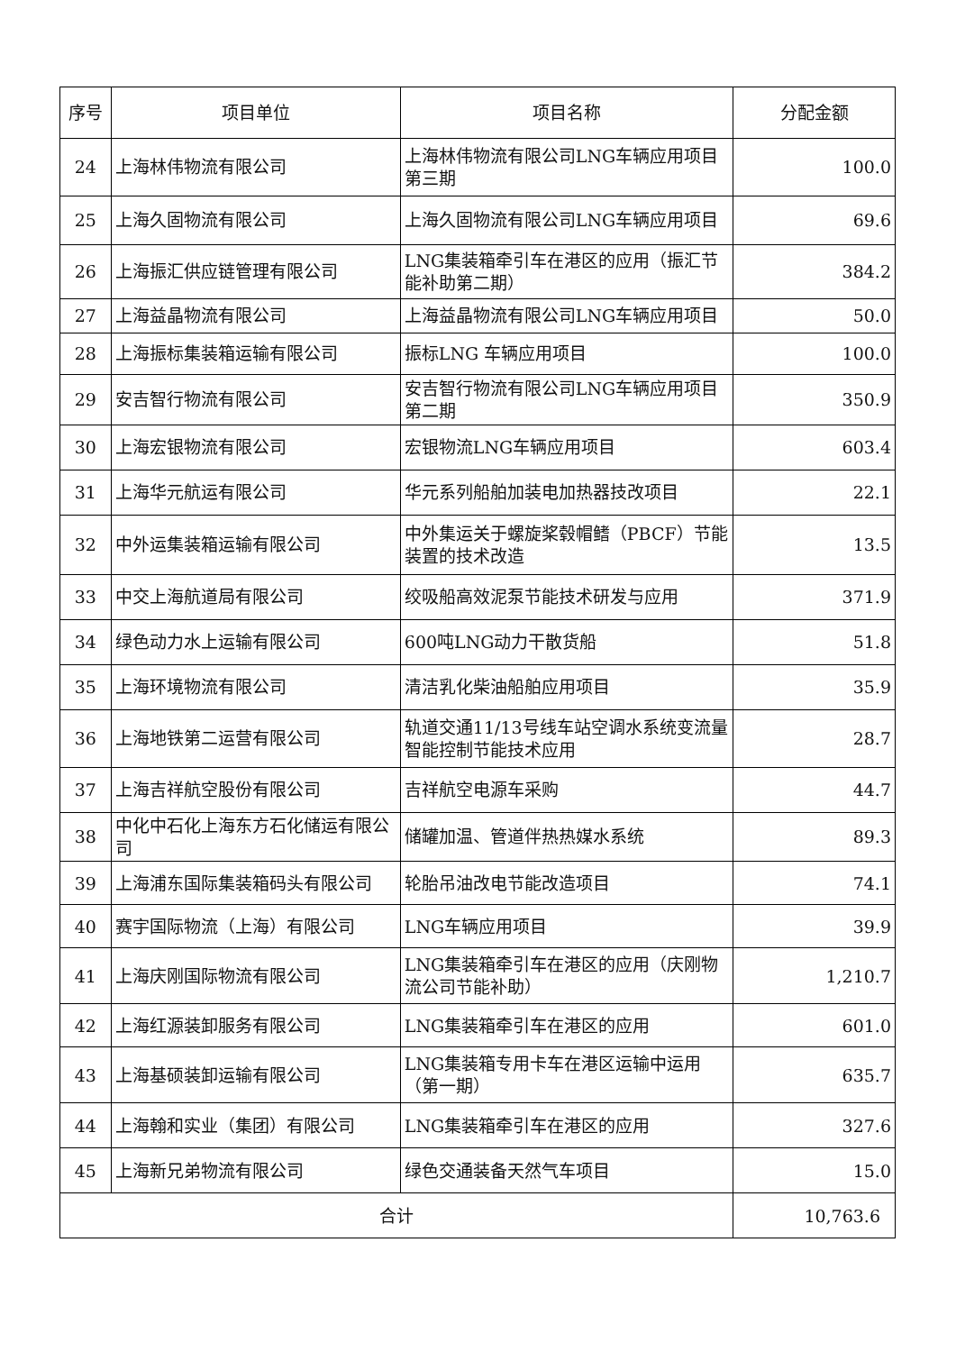| 序号 | 项目单位 | 项目名称 | 分配金额 |
| --- | --- | --- | --- |
| 24 | 上海林伟物流有限公司 | 上海林伟物流有限公司LNG车辆应用项目第三期 | 100.0 |
| 25 | 上海久固物流有限公司 | 上海久固物流有限公司LNG车辆应用项目 | 69.6 |
| 26 | 上海振汇供应链管理有限公司 | LNG集装箱牵引车在港区的应用（振汇节能补助第二期） | 384.2 |
| 27 | 上海益晶物流有限公司 | 上海益晶物流有限公司LNG车辆应用项目 | 50.0 |
| 28 | 上海振标集装箱运输有限公司 | 振标LNG 车辆应用项目 | 100.0 |
| 29 | 安吉智行物流有限公司 | 安吉智行物流有限公司LNG车辆应用项目第二期 | 350.9 |
| 30 | 上海宏银物流有限公司 | 宏银物流LNG车辆应用项目 | 603.4 |
| 31 | 上海华元航运有限公司 | 华元系列船舶加装电加热器技改项目 | 22.1 |
| 32 | 中外运集装箱运输有限公司 | 中外集运关于螺旋桨毂帽鳍（PBCF）节能装置的技术改造 | 13.5 |
| 33 | 中交上海航道局有限公司 | 绞吸船高效泥泵节能技术研发与应用 | 371.9 |
| 34 | 绿色动力水上运输有限公司 | 600吨LNG动力干散货船 | 51.8 |
| 35 | 上海环境物流有限公司 | 清洁乳化柴油船舶应用项目 | 35.9 |
| 36 | 上海地铁第二运营有限公司 | 轨道交通11/13号线车站空调水系统变流量智能控制节能技术应用 | 28.7 |
| 37 | 上海吉祥航空股份有限公司 | 吉祥航空电源车采购 | 44.7 |
| 38 | 中化中石化上海东方石化储运有限公司 | 储罐加温、管道伴热热媒水系统 | 89.3 |
| 39 | 上海浦东国际集装箱码头有限公司 | 轮胎吊油改电节能改造项目 | 74.1 |
| 40 | 赛宇国际物流（上海）有限公司 | LNG车辆应用项目 | 39.9 |
| 41 | 上海庆刚国际物流有限公司 | LNG集装箱牵引车在港区的应用（庆刚物流公司节能补助） | 1,210.7 |
| 42 | 上海红源装卸服务有限公司 | LNG集装箱牵引车在港区的应用 | 601.0 |
| 43 | 上海基硕装卸运输有限公司 | LNG集装箱专用卡车在港区运输中运用（第一期） | 635.7 |
| 44 | 上海翰和实业（集团）有限公司 | LNG集装箱牵引车在港区的应用 | 327.6 |
| 45 | 上海新兄弟物流有限公司 | 绿色交通装备天然气车项目 | 15.0 |
| 合计 | | | 10,763.6 |